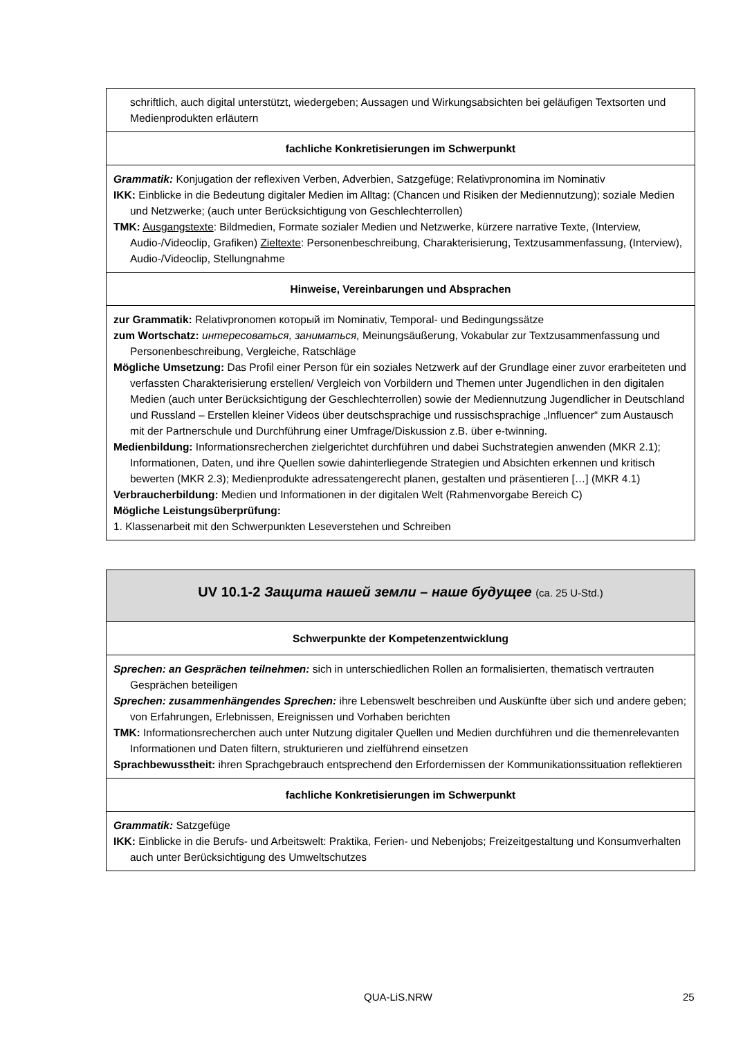| schriftlich, auch digital unterstützt, wiedergeben; Aussagen und Wirkungsabsichten bei geläufigen Textsorten und Medienprodukten erläutern |
| fachliche Konkretisierungen im Schwerpunkt |
| Grammatik: Konjugation der reflexiven Verben, Adverbien, Satzgefüge; Relativpronomina im Nominativ IKK: Einblicke in die Bedeutung digitaler Medien im Alltag: (Chancen und Risiken der Mediennutzung); soziale Medien und Netzwerke; (auch unter Berücksichtigung von Geschlechterrollen) TMK: Ausgangstexte : Bildmedien, Formate sozialer Medien und Netzwerke, kürzere narrative Texte, (Interview, Audio-/Videoclip, Grafiken) Zieltexte : Personenbeschreibung, Charakterisierung, Textzusammenfassung, (Interview), Audio-/Videoclip, Stellungnahme |
| Hinweise, Vereinbarungen und Absprachen |
| zur Grammatik: Relativpronomen который im Nominativ, Temporal- und Bedingungssätze zum Wortschatz: интересоваться, заниматься, Meinungsäußerung, Vokabular zur Textzusammenfassung und Personenbeschreibung, Vergleiche, Ratschläge Mögliche Umsetzung: Das Profil einer Person für ein soziales Netzwerk auf der Grundlage einer zuvor erarbeiteten und verfassten Charakterisierung erstellen/ Vergleich von Vorbildern und Themen unter Jugendlichen in den digitalen Medien (auch unter Berücksichtigung der Geschlechterrollen) sowie der Mediennutzung Jugendlicher in Deutschland und Russland – Erstellen kleiner Videos über deutschsprachige und russischsprachige „Influencer“ zum Austausch mit der Partnerschule und Durchführung einer Umfrage/Diskussion z.B. über e-twinning. Medienbildung: Informationsrecherchen zielgerichtet durchführen und dabei Suchstrategien anwenden (MKR 2.1); Informationen, Daten, und ihre Quellen sowie dahinterliegende Strategien und Absichten erkennen und kritisch bewerten (MKR 2.3); Medienprodukte adressatengerecht planen, gestalten und präsentieren […] (MKR 4.1) Verbraucherbildung: Medien und Informationen in der digitalen Welt (Rahmenvorgabe Bereich C) Mögliche Leistungsüberprüfung: 1. Klassenarbeit mit den Schwerpunkten Leseverstehen und Schreiben |
| UV 10.1-2 Защита нашей земли – наше будущее (ca. 25 U-Std.) |
| Schwerpunkte der Kompetenzentwicklung |
| Sprechen: an Gesprächen teilnehmen: sich in unterschiedlichen Rollen an formalisierten, thematisch vertrauten Gesprächen beteiligen Sprechen: zusammenhängendes Sprechen: ihre Lebenswelt beschreiben und Auskünfte über sich und andere geben; von Erfahrungen, Erlebnissen, Ereignissen und Vorhaben berichten TMK: Informationsrecherchen auch unter Nutzung digitaler Quellen und Medien durchführen und die themenrelevanten Informationen und Daten filtern, strukturieren und zielführend einsetzen Sprachbewusstheit: ihren Sprachgebrauch entsprechend den Erfordernissen der Kommunikationssituation reflektieren |
| fachliche Konkretisierungen im Schwerpunkt |
| Grammatik: Satzgefüge IKK: Einblicke in die Berufs- und Arbeitswelt: Praktika, Ferien- und Nebenjobs; Freizeitgestaltung und Konsumverhalten auch unter Berücksichtigung des Umweltschutzes |
QUA-LiS.NRW 25